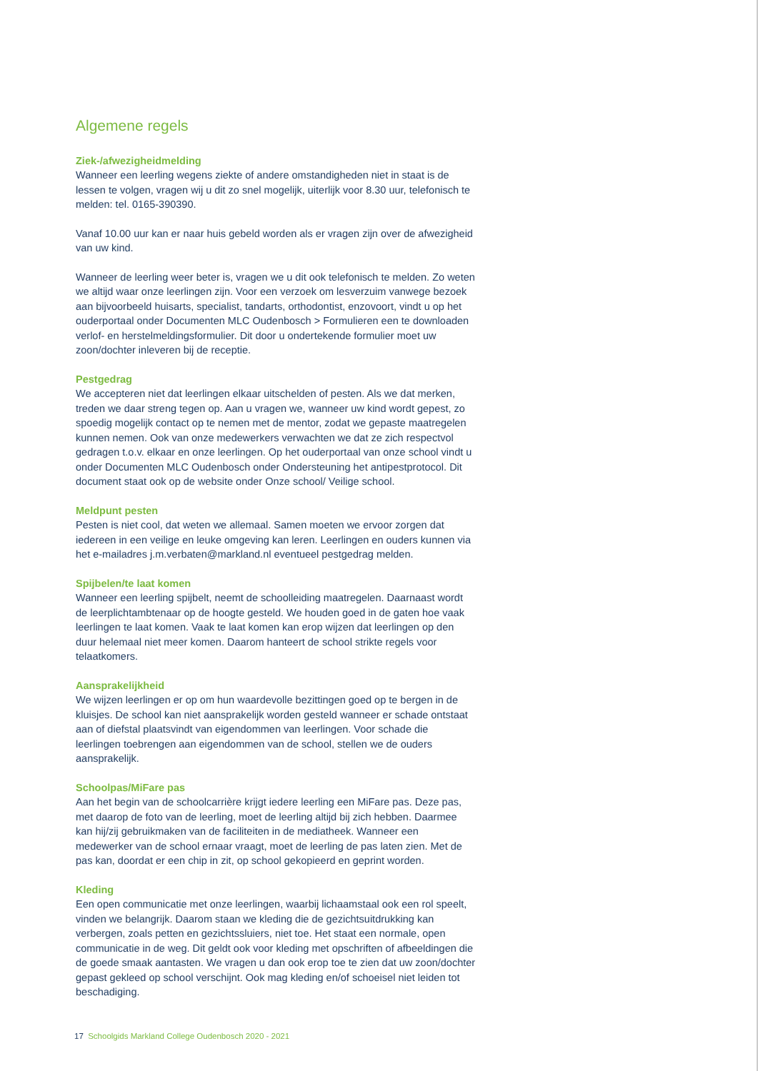Algemene regels
Ziek-/afwezigheidmelding
Wanneer een leerling wegens ziekte of andere omstandigheden niet in staat is de lessen te volgen, vragen wij u dit zo snel mogelijk, uiterlijk voor 8.30 uur, telefonisch te melden: tel. 0165-390390.
Vanaf 10.00 uur kan er naar huis gebeld worden als er vragen zijn over de afwezigheid van uw kind.
Wanneer de leerling weer beter is, vragen we u dit ook telefonisch te melden. Zo weten we altijd waar onze leerlingen zijn. Voor een verzoek om lesverzuim vanwege bezoek aan bijvoorbeeld huisarts, specialist, tandarts, orthodontist, enzovoort, vindt u op het ouderportaal onder Documenten MLC Oudenbosch > Formulieren een te downloaden verlof- en herstelmeldingsformulier. Dit door u ondertekende formulier moet uw zoon/dochter inleveren bij de receptie.
Pestgedrag
We accepteren niet dat leerlingen elkaar uitschelden of pesten. Als we dat merken, treden we daar streng tegen op. Aan u vragen we, wanneer uw kind wordt gepest, zo spoedig mogelijk contact op te nemen met de mentor, zodat we gepaste maatregelen kunnen nemen. Ook van onze medewerkers verwachten we dat ze zich respectvol gedragen t.o.v. elkaar en onze leerlingen. Op het ouderportaal van onze school vindt u onder Documenten MLC Oudenbosch onder Ondersteuning het antipestprotocol. Dit document staat ook op de website onder Onze school/ Veilige school.
Meldpunt pesten
Pesten is niet cool, dat weten we allemaal. Samen moeten we ervoor zorgen dat iedereen in een veilige en leuke omgeving kan leren. Leerlingen en ouders kunnen via het e-mailadres j.m.verbaten@markland.nl eventueel pestgedrag melden.
Spijbelen/te laat komen
Wanneer een leerling spijbelt, neemt de schoolleiding maatregelen. Daarnaast wordt de leerplichtambtenaar op de hoogte gesteld. We houden goed in de gaten hoe vaak leerlingen te laat komen. Vaak te laat komen kan erop wijzen dat leerlingen op den duur helemaal niet meer komen. Daarom hanteert de school strikte regels voor telaatkomers.
Aansprakelijkheid
We wijzen leerlingen er op om hun waardevolle bezittingen goed op te bergen in de kluisjes. De school kan niet aansprakelijk worden gesteld wanneer er schade ontstaat aan of diefstal plaatsvindt van eigendommen van leerlingen. Voor schade die leerlingen toebrengen aan eigendommen van de school, stellen we de ouders aansprakelijk.
Schoolpas/MiFare pas
Aan het begin van de schoolcarrière krijgt iedere leerling een MiFare pas. Deze pas, met daarop de foto van de leerling, moet de leerling altijd bij zich hebben. Daarmee kan hij/zij gebruikmaken van de faciliteiten in de mediatheek. Wanneer een medewerker van de school ernaar vraagt, moet de leerling de pas laten zien. Met de pas kan, doordat er een chip in zit, op school gekopieerd en geprint worden.
Kleding
Een open communicatie met onze leerlingen, waarbij lichaamstaal ook een rol speelt, vinden we belangrijk. Daarom staan we kleding die de gezichtsuitdrukking kan verbergen, zoals petten en gezichtssluiers, niet toe. Het staat een normale, open communicatie in de weg. Dit geldt ook voor kleding met opschriften of afbeeldingen die de goede smaak aantasten. We vragen u dan ook erop toe te zien dat uw zoon/dochter gepast gekleed op school verschijnt. Ook mag kleding en/of schoeisel niet leiden tot beschadiging.
17 Schoolgids Markland College Oudenbosch 2020 - 2021